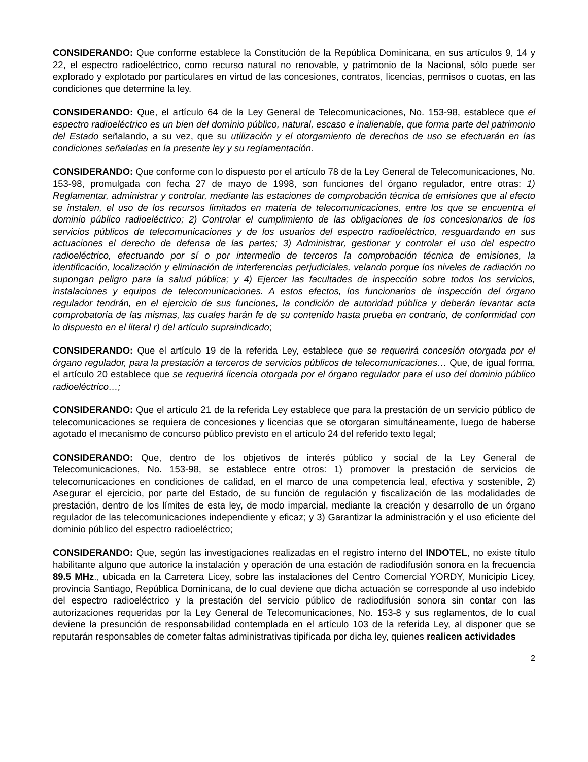CONSIDERANDO: Que conforme establece la Constitución de la República Dominicana, en sus artículos 9, 14 y 22, el espectro radioeléctrico, como recurso natural no renovable, y patrimonio de la Nacional, sólo puede ser explorado y explotado por particulares en virtud de las concesiones, contratos, licencias, permisos o cuotas, en las condiciones que determine la ley.
CONSIDERANDO: Que, el artículo 64 de la Ley General de Telecomunicaciones, No. 153-98, establece que el espectro radioeléctrico es un bien del dominio público, natural, escaso e inalienable, que forma parte del patrimonio del Estado señalando, a su vez, que su utilización y el otorgamiento de derechos de uso se efectuarán en las condiciones señaladas en la presente ley y su reglamentación.
CONSIDERANDO: Que conforme con lo dispuesto por el artículo 78 de la Ley General de Telecomunicaciones, No. 153-98, promulgada con fecha 27 de mayo de 1998, son funciones del órgano regulador, entre otras: 1) Reglamentar, administrar y controlar, mediante las estaciones de comprobación técnica de emisiones que al efecto se instalen, el uso de los recursos limitados en materia de telecomunicaciones, entre los que se encuentra el dominio público radioeléctrico; 2) Controlar el cumplimiento de las obligaciones de los concesionarios de los servicios públicos de telecomunicaciones y de los usuarios del espectro radioeléctrico, resguardando en sus actuaciones el derecho de defensa de las partes; 3) Administrar, gestionar y controlar el uso del espectro radioeléctrico, efectuando por sí o por intermedio de terceros la comprobación técnica de emisiones, la identificación, localización y eliminación de interferencias perjudiciales, velando porque los niveles de radiación no supongan peligro para la salud pública; y 4) Ejercer las facultades de inspección sobre todos los servicios, instalaciones y equipos de telecomunicaciones. A estos efectos, los funcionarios de inspección del órgano regulador tendrán, en el ejercicio de sus funciones, la condición de autoridad pública y deberán levantar acta comprobatoria de las mismas, las cuales harán fe de su contenido hasta prueba en contrario, de conformidad con lo dispuesto en el literal r) del artículo supraindicado;
CONSIDERANDO: Que el artículo 19 de la referida Ley, establece que se requerirá concesión otorgada por el órgano regulador, para la prestación a terceros de servicios públicos de telecomunicaciones… Que, de igual forma, el artículo 20 establece que se requerirá licencia otorgada por el órgano regulador para el uso del dominio público radioeléctrico…;
CONSIDERANDO: Que el artículo 21 de la referida Ley establece que para la prestación de un servicio público de telecomunicaciones se requiera de concesiones y licencias que se otorgaran simultáneamente, luego de haberse agotado el mecanismo de concurso público previsto en el artículo 24 del referido texto legal;
CONSIDERANDO: Que, dentro de los objetivos de interés público y social de la Ley General de Telecomunicaciones, No. 153-98, se establece entre otros: 1) promover la prestación de servicios de telecomunicaciones en condiciones de calidad, en el marco de una competencia leal, efectiva y sostenible, 2) Asegurar el ejercicio, por parte del Estado, de su función de regulación y fiscalización de las modalidades de prestación, dentro de los límites de esta ley, de modo imparcial, mediante la creación y desarrollo de un órgano regulador de las telecomunicaciones independiente y eficaz; y 3) Garantizar la administración y el uso eficiente del dominio público del espectro radioeléctrico;
CONSIDERANDO: Que, según las investigaciones realizadas en el registro interno del INDOTEL, no existe título habilitante alguno que autorice la instalación y operación de una estación de radiodifusión sonora en la frecuencia 89.5 MHz., ubicada en la Carretera Licey, sobre las instalaciones del Centro Comercial YORDY, Municipio Licey, provincia Santiago, República Dominicana, de lo cual deviene que dicha actuación se corresponde al uso indebido del espectro radioeléctrico y la prestación del servicio público de radiodifusión sonora sin contar con las autorizaciones requeridas por la Ley General de Telecomunicaciones, No. 153-8 y sus reglamentos, de lo cual deviene la presunción de responsabilidad contemplada en el artículo 103 de la referida Ley, al disponer que se reputarán responsables de cometer faltas administrativas tipificada por dicha ley, quienes realicen actividades
2